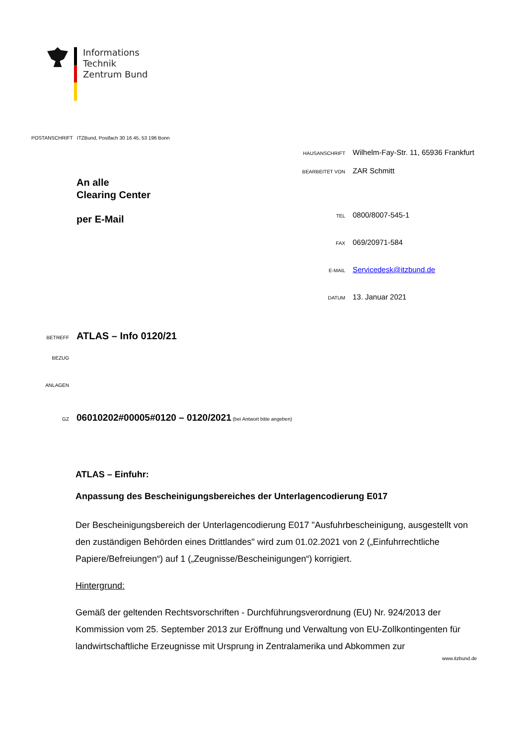Informations
Technik
Zentrum Bund
POSTANSCHRIFT ITZBund, Postfach 30 16 45, 53 196 Bonn
HAUSANSCHRIFT Wilhelm-Fay-Str. 11, 65936 Frankfurt
BEARBEITET VON ZAR Schmitt
TEL 0800/8007-545-1
FAX 069/20971-584
E-MAIL Servicedesk@itzbund.de
DATUM 13. Januar 2021
An alle
Clearing Center
per E-Mail
BETREFF ATLAS – Info 0120/21
BEZUG
ANLAGEN
GZ 06010202#00005#0120 – 0120/2021 (bei Antwort bitte angeben)
ATLAS – Einfuhr:
Anpassung des Bescheinigungsbereiches der Unterlagencodierung E017
Der Bescheinigungsbereich der Unterlagencodierung E017 "Ausfuhrbescheinigung, ausgestellt von den zuständigen Behörden eines Drittlandes" wird zum 01.02.2021 von 2 („Einfuhrrechtliche Papiere/Befreiungen“) auf 1 („Zeugnisse/Bescheinigungen“) korrigiert.
Hintergrund:
Gemäß der geltenden Rechtsvorschriften - Durchführungsverordnung (EU) Nr. 924/2013 der Kommission vom 25. September 2013 zur Eröffnung und Verwaltung von EU-Zollkontingenten für landwirtschaftliche Erzeugnisse mit Ursprung in Zentralamerika und Abkommen zur
www.itzbund.de